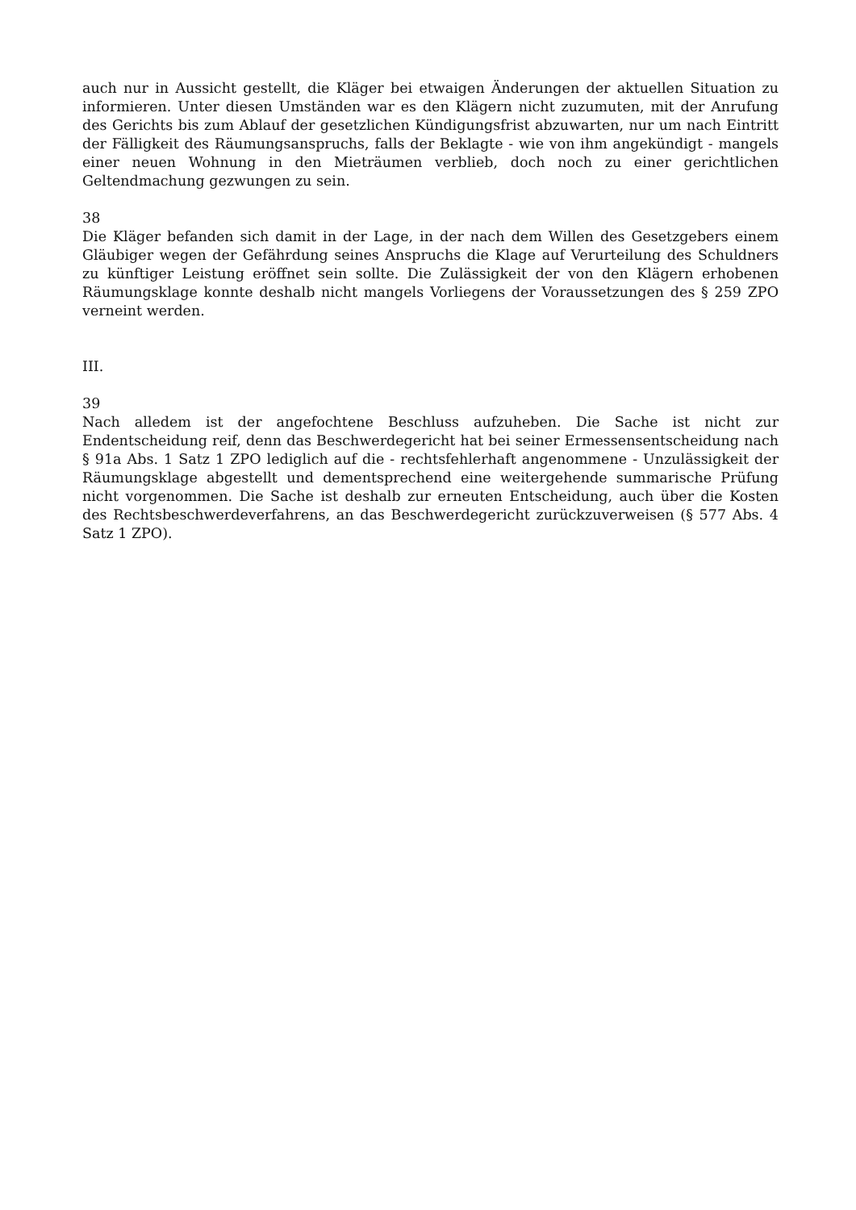auch nur in Aussicht gestellt, die Kläger bei etwaigen Änderungen der aktuellen Situation zu informieren. Unter diesen Umständen war es den Klägern nicht zuzumuten, mit der Anrufung des Gerichts bis zum Ablauf der gesetzlichen Kündigungsfrist abzuwarten, nur um nach Eintritt der Fälligkeit des Räumungsanspruchs, falls der Beklagte - wie von ihm angekündigt - mangels einer neuen Wohnung in den Mieträumen verblieb, doch noch zu einer gerichtlichen Geltendmachung gezwungen zu sein.
38
Die Kläger befanden sich damit in der Lage, in der nach dem Willen des Gesetzgebers einem Gläubiger wegen der Gefährdung seines Anspruchs die Klage auf Verurteilung des Schuldners zu künftiger Leistung eröffnet sein sollte. Die Zulässigkeit der von den Klägern erhobenen Räumungsklage konnte deshalb nicht mangels Vorliegens der Voraussetzungen des § 259 ZPO verneint werden.
III.
39
Nach alledem ist der angefochtene Beschluss aufzuheben. Die Sache ist nicht zur Endentscheidung reif, denn das Beschwerdegericht hat bei seiner Ermessensentscheidung nach § 91a Abs. 1 Satz 1 ZPO lediglich auf die - rechtsfehlerhaft angenommene - Unzulässigkeit der Räumungsklage abgestellt und dementsprechend eine weitergehende summarische Prüfung nicht vorgenommen. Die Sache ist deshalb zur erneuten Entscheidung, auch über die Kosten des Rechtsbeschwerdeverfahrens, an das Beschwerdegericht zurückzuverweisen (§ 577 Abs. 4 Satz 1 ZPO).